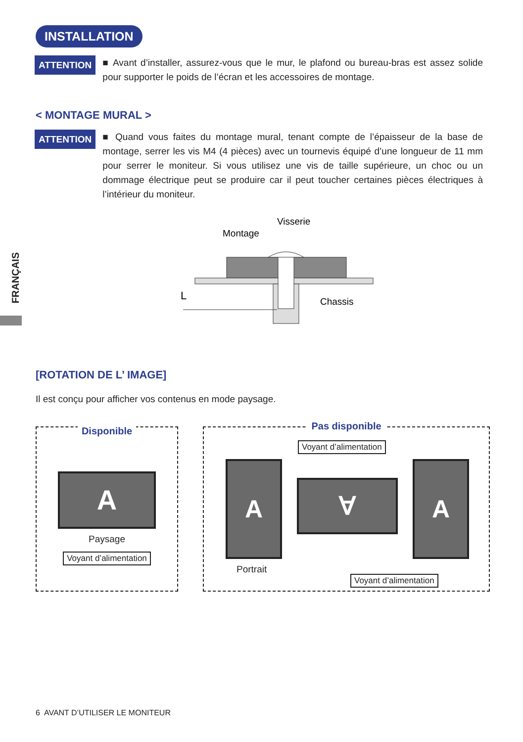INSTALLATION
ATTENTION
■ Avant d’installer, assurez-vous que le mur, le plafond ou bureau-bras est assez solide pour supporter le poids de l’écran et les accessoires de montage.
< MONTAGE MURAL >
ATTENTION
■ Quand vous faites du montage mural, tenant compte de l’épaisseur de la base de montage, serrer les vis M4 (4 pièces) avec un tournevis équipé d’une longueur de 11 mm pour serrer le moniteur. Si vous utilisez une vis de taille supérieure, un choc ou un dommage électrique peut se produire car il peut toucher certaines pièces électriques à l’intérieur du moniteur.
Visserie
Montage
L
Chassis
FRANÇAIS
[ROTATION DE L’ IMAGE]
Il est conçu pour afficher vos contenus en mode paysage.
Disponible
A
Paysage
Voyant d’alimentation
Pas disponible
Voyant d’alimentation
A
∀
A
Portrait
Voyant d’alimentation
6 AVANT D’UTILISER LE MONITEUR